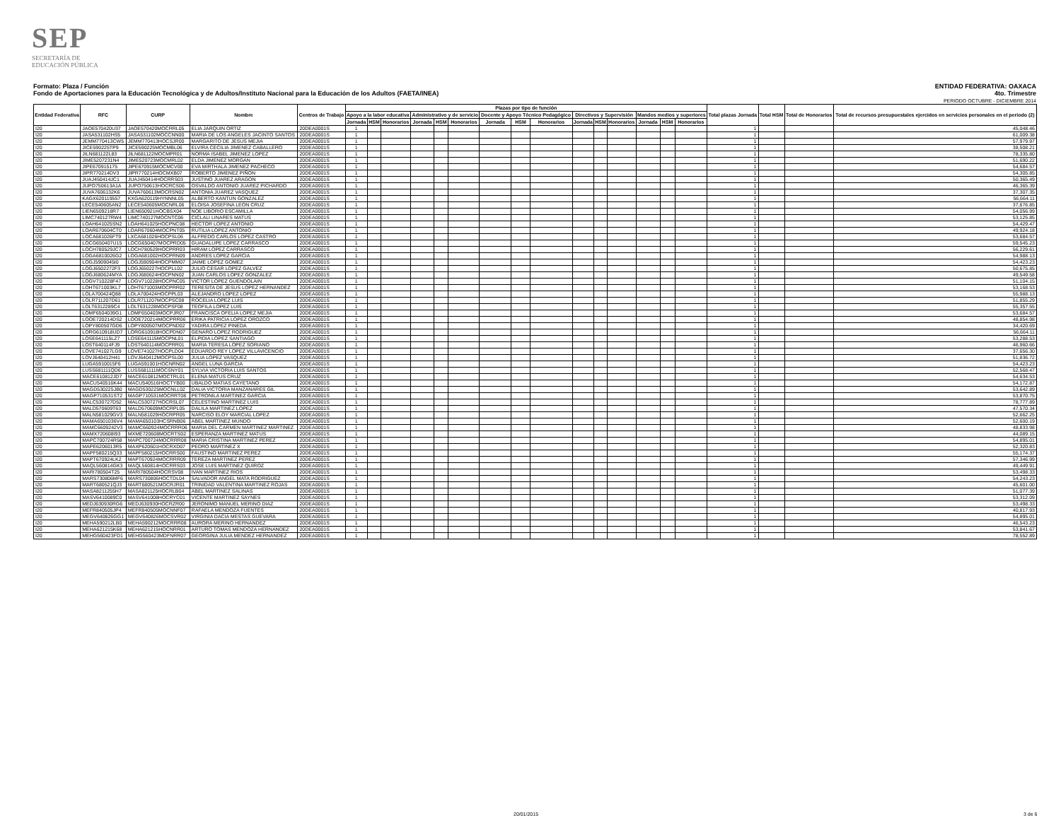SEP
SECRETARÍA DE
EDUCACIÓN PÚBLICA
Formato: Plaza / Función
Fondo de Aportaciones para la Educación Tecnológica y de Adultos/Instituto Nacional para la Educación de los Adultos (FAETA/INEA)
ENTIDAD FEDERATIVA: OAXACA
4to. Trimestre
PERIODO OCTUBRE - DICIEMBRE 2014
| Entidad Federativa | RFC | CURP | Nombre | Centros de Trabajo | Plazas por tipo de función | | | | | | | | | | | | | | | Total plazas Jornada | Total HSM | Total de Honorarios | Total de recursos presupuestales ejercidos en servicios personales en el periodo (2) |
| --- | --- | --- | --- | --- | --- | --- | --- | --- | --- | --- | --- | --- | --- | --- | --- | --- | --- | --- | --- | --- | --- | --- | --- |
| | | | | | Apoyo a la labor educativa | | | Administrativo y de servicio | | | Docente y Apoyo Técnico Pedagógico | | | Directivos y Supervisión | | | Mandos medios y superiores | | | | | | |
| | | | | | Jornada | HSM | Honorarios | Jornada | HSM | Honorarios | Jornada | HSM | Honorarios | Jornada | HSM | Honorarios | Jornada | HSM | Honorarios | | | | |
| I20 | JAOE570420U37 | JAOE570420MOCRRL05 | ELIA JARQUIN ORTIZ | 20DEA0001S | 1 | | | | | | | | | | | | | | | 1 | | | 45,048.46 |
| I20 | JASA531102HS5 | JASA531102MOCCNN00 | MARIA DE LOS ANGELES JACINTO SANTOS | 20DEA0001S | 1 | | | | | | | | | | | | | | | 1 | | | 61,009.38 |
| I20 | JEMM770413CW5 | JEMM770413HOCSJR00 | MARGARITO DE JESUS MEJIA | 20DEA0001S | 1 | | | | | | | | | | | | | | | 1 | | | 57,979.97 |
| I20 | JICE590225TP9 | JICE590225MOCMBL06 | ELVIRA CECILIA JIMENEZ CABALLERO | 20DEA0001S | 1 | | | | | | | | | | | | | | | 1 | | | 38,508.21 |
| I20 | JILN681122L83 | JILN681122MOCMPR01 | NORMA ISABEL JIMENEZ LOPEZ | 20DEA0001S | 1 | | | | | | | | | | | | | | | 1 | | | 78,335.80 |
| I20 | JIME5207231N4 | JIME520723MOCMRL02 | ELDA JIMENEZ MORGAN | 20DEA0001S | 1 | | | | | | | | | | | | | | | 1 | | | 51,690.22 |
| I20 | JIPE670915175 | JIPE670915MOCMCV00 | EVA MIRTHALA JIMENEZ PACHECO | 20DEA0001S | 1 | | | | | | | | | | | | | | | 1 | | | 54,684.57 |
| I20 | JIPR770214DV3 | JIPR770214HOCMXB07 | ROBERTO JIMENEZ PIÑON | 20DEA0001S | 1 | | | | | | | | | | | | | | | 1 | | | 54,305.85 |
| I20 | JUAJ450414JC1 | JUAJ450414HOCRRS03 | JUSTINO JUAREZ ARAGON | 20DEA0001S | 1 | | | | | | | | | | | | | | | 1 | | | 50,365.49 |
| I20 | JUPO750613A1A | JUPO750613HOCRCS06 | OSVALDO ANTONIO JUAREZ PICHARDO | 20DEA0001S | 1 | | | | | | | | | | | | | | | 1 | | | 46,365.39 |
| I20 | JUVA7606132K6 | JUVA760613MOCRSN02 | ANTONIA JUAREZ VASQUEZ | 20DEA0001S | 1 | | | | | | | | | | | | | | | 1 | | | 37,307.35 |
| I20 | KAGX620119557 | KXGA620119HYNNNL05 | ALBERTO KANTUN GONZALEZ | 20DEA0001S | 1 | | | | | | | | | | | | | | | 1 | | | 56,664.11 |
| I20 | LECE540605AN2 | LECE540605MOCNRL06 | ELOISA JOSEFINA LEON CRUZ | 20DEA0001S | 1 | | | | | | | | | | | | | | | 1 | | | 37,676.85 |
| I20 | LIEN6509218R7 | LIEN650921HOCBSX04 | NOE LIBORIO ESCAMILLA | 20DEA0001S | 1 | | | | | | | | | | | | | | | 1 | | | 54,056.99 |
| I20 | LIMC740127RW4 | LIMC740127MOCNTC06 | CICLALI LINARES MATUS | 20DEA0001S | 1 | | | | | | | | | | | | | | | 1 | | | 53,125.85 |
| I20 | LOAH641025SN2 | LOAH641025HOCPNC08 | HECTOR LOPEZ ANTONIO | 20DEA0001S | 1 | | | | | | | | | | | | | | | 1 | | | 54,429.47 |
| I20 | LOAR670604CT0 | LOAR670604MOCPNT05 | RUTILIA LOPEZ ANTONIO | 20DEA0001S | 1 | | | | | | | | | | | | | | | 1 | | | 49,924.18 |
| I20 | LOCA681026FT9 | LXCA681026HOCPSL06 | ALFREDO CARLOS LOPEZ CASTRO | 20DEA0001S | 1 | | | | | | | | | | | | | | | 1 | | | 53,684.57 |
| I20 | LOCG650407U15 | LOCG650407MOCPRD05 | GUADALUPE LOPEZ CARRASCO | 20DEA0001S | 1 | | | | | | | | | | | | | | | 1 | | | 59,545.23 |
| I20 | LOCH780529JC7 | LOCH780529HOCPRR03 | HIRAM LOPEZ CARRASCO | 20DEA0001S | 1 | | | | | | | | | | | | | | | 1 | | | 56,229.61 |
| I20 | LOGA6810026G2 | LOGA681002HOCPRN09 | ANDRES LOPEZ GARCIA | 20DEA0001S | 1 | | | | | | | | | | | | | | | 1 | | | 54,988.13 |
| I20 | LOGJ5909045I0 | LOGJ590904HOCPMM07 | JAIME LOPEZ GOMEZ | 20DEA0001S | 1 | | | | | | | | | | | | | | | 1 | | | 54,423.23 |
| I20 | LOGJ6502272F3 | LOGJ650227HOCPLL02 | JULIO CESAR LOPEZ GALVEZ | 20DEA0001S | 1 | | | | | | | | | | | | | | | 1 | | | 50,675.85 |
| I20 | LOGJ680624MYA | LOGJ680624HOCPNN02 | JUAN CARLOS LOPEZ GONZALEZ | 20DEA0001S | 1 | | | | | | | | | | | | | | | 1 | | | 49,549.58 |
| I20 | LOGV710228F47 | LOGV710228HOCPNC05 | VICTOR LOPEZ GUENDOLAIN | 20DEA0001S | 1 | | | | | | | | | | | | | | | 1 | | | 51,104.15 |
| I20 | LOHT671003KL7 | LOHT671003MOCPRR02 | TERESITA DE JESUS LOPEZ HERNANDEZ | 20DEA0001S | 1 | | | | | | | | | | | | | | | 1 | | | 53,168.53 |
| I20 | LOLA700424Q88 | LOLA700424HOCPPL03 | ALEJANDRO LOPEZ LOPEZ | 20DEA0001S | 1 | | | | | | | | | | | | | | | 1 | | | 55,988.13 |
| I20 | LOLR711207D61 | LOLR711207MOCPSC08 | ROCELIA LOPEZ LUIS | 20DEA0001S | 1 | | | | | | | | | | | | | | | 1 | | | 51,855.29 |
| I20 | LOLT6312289C4 | LOLT631228MOCPSF08 | TEOFILA LOPEZ LUIS | 20DEA0001S | 1 | | | | | | | | | | | | | | | 1 | | | 55,357.55 |
| I20 | LOMF6504039G1 | LOMF650403MOCPJR07 | FRANCISCA OFELIA LOPEZ MEJIA | 20DEA0001S | 1 | | | | | | | | | | | | | | | 1 | | | 53,684.57 |
| I20 | LOOE720214DS2 | LOOE720214MOCPRR06 | ERIKA PATRICIA LOPEZ OROZCO | 20DEA0001S | 1 | | | | | | | | | | | | | | | 1 | | | 48,854.98 |
| I20 | LOPY800507GD6 | LOPY800507MOCPND02 | YADIRA LOPEZ PINEDA | 20DEA0001S | 1 | | | | | | | | | | | | | | | 1 | | | 34,420.69 |
| I20 | LORG610918UD7 | LORG610918HOCPDN07 | GENARO LOPEZ RODRIGUEZ | 20DEA0001S | 1 | | | | | | | | | | | | | | | 1 | | | 56,664.11 |
| I20 | LOSE641115LZ7 | LOSE641115MOCPNL01 | ELPIDIA LOPEZ SANTIAGO | 20DEA0001S | 1 | | | | | | | | | | | | | | | 1 | | | 53,288.53 |
| I20 | LOST640114FJ9 | LOST640114MOCPRR01 | MARIA TERESA LOPEZ SORIANO | 20DEA0001S | 1 | | | | | | | | | | | | | | | 1 | | | 46,960.66 |
| I20 | LOVE741027LG9 | LOVE741027HOCPLD04 | EDUARDO REY LOPEZ VILLAVICENCIO | 20DEA0001S | 1 | | | | | | | | | | | | | | | 1 | | | 37,656.30 |
| I20 | LOVJ640412H41 | LOVJ640412MOCPSL00 | JULIA LOPEZ VASQUEZ | 20DEA0001S | 1 | | | | | | | | | | | | | | | 1 | | | 51,836.72 |
| I20 | LUGA5910015F6 | LUGA591001HOCNRN02 | ANGEL LUNA GARCIA | 20DEA0001S | 1 | | | | | | | | | | | | | | | 1 | | | 54,423.23 |
| I20 | LUSS681111QD6 | LUSS681111MOCSNY01 | SYLVIA VICTORIA LUIS SANTOS | 20DEA0001S | 1 | | | | | | | | | | | | | | | 1 | | | 52,568.47 |
| I20 | MACE610812JD7 | MACE610812MOCTRL01 | ELENA MATUS CRUZ | 20DEA0001S | 1 | | | | | | | | | | | | | | | 1 | | | 54,634.53 |
| I20 | MACU540516K44 | MACU540516HOCTYB00 | UBALDO MATIAS CAYETANO | 20DEA0001S | 1 | | | | | | | | | | | | | | | 1 | | | 54,172.87 |
| I20 | MAGD530225JB0 | MAGD530225MOCNLL02 | DALIA VICTORIA MANZANARES GIL | 20DEA0001S | 1 | | | | | | | | | | | | | | | 1 | | | 53,642.89 |
| I20 | MAGP710531ST2 | MAGP710531MOCRRT08 | PETRONILA MARTINEZ GARCIA | 20DEA0001S | 1 | | | | | | | | | | | | | | | 1 | | | 53,870.75 |
| I20 | MALC530727D52 | MALC530727HOCRSL07 | CELESTINO MARTINEZ LUIS | 20DEA0001S | 1 | | | | | | | | | | | | | | | 1 | | | 78,777.89 |
| I20 | MALD570609T63 | MALD570609MOCRPL05 | DALILA MARTINEZ LOPEZ | 20DEA0001S | 1 | | | | | | | | | | | | | | | 1 | | | 47,570.34 |
| I20 | MALN581029GV3 | MALN581029HOCRPR05 | NARCISO ELOY MARCIAL LOPEZ | 20DEA0001S | 1 | | | | | | | | | | | | | | | 1 | | | 52,662.25 |
| I20 | MAMA6501036V4 | MAMA650103HCSRNB06 | ABEL MARTINEZ MUNDO | 20DEA0001S | 1 | | | | | | | | | | | | | | | 1 | | | 52,600.19 |
| I20 | MAMC6609242V3 | MAMC660924MOCRRR06 | MARIA DEL CARMEN MARTINEZ MARTINEZ | 20DEA0001S | 1 | | | | | | | | | | | | | | | 1 | | | 48,833.98 |
| I20 | MAMX720608I93 | MXME720608MOCRTS02 | ESPERANZA MARTINEZ MATUS | 20DEA0001S | 1 | | | | | | | | | | | | | | | 1 | | | 44,089.15 |
| I20 | MAPC700724R58 | MAPC700724MOCRRR08 | MARIA CRISTINA MARTINEZ PEREZ | 20DEA0001S | 1 | | | | | | | | | | | | | | | 1 | | | 54,895.01 |
| I20 | MAPE6206013R5 | MAXP620601HOCRXD07 | PEDRO MARTINEZ X | 20DEA0001S | 1 | | | | | | | | | | | | | | | 1 | | | 52,320.83 |
| I20 | MAPF580215Q33 | MAPF580215HOCRRS00 | FAUSTINO MARTINEZ PEREZ | 20DEA0001S | 1 | | | | | | | | | | | | | | | 1 | | | 55,174.37 |
| I20 | MAPT670924LK2 | MAPT670924MOCRRR09 | TEREZA MARTINEZ PEREZ | 20DEA0001S | 1 | | | | | | | | | | | | | | | 1 | | | 57,346.99 |
| I20 | MAQL560814GK3 | MAQL560814HOCRRS03 | JOSE LUIS MARTINEZ QUIROZ | 20DEA0001S | 1 | | | | | | | | | | | | | | | 1 | | | 49,449.91 |
| I20 | MARI780504T25 | MARI780504HOCRSV08 | IVAN MARTINEZ RIOS | 20DEA0001S | 1 | | | | | | | | | | | | | | | 1 | | | 53,498.33 |
| I20 | MARS730806MF6 | MARS730806HOCTDL04 | SALVADOR ANGEL MATA RODRIGUEZ | 20DEA0001S | 1 | | | | | | | | | | | | | | | 1 | | | 54,243.23 |
| I20 | MART680521QJ3 | MART680521MOCRJR01 | TRINIDAD VALENTINA MARTINEZ ROJAS | 20DEA0001S | 1 | | | | | | | | | | | | | | | 1 | | | 45,601.00 |
| I20 | MASA8211255H7 | MASA821125HOCRLB04 | ABEL MARTINEZ SALINAS | 20DEA0001S | 1 | | | | | | | | | | | | | | | 1 | | | 51,077.39 |
| I20 | MASV6410089C0 | MASV641008HOCRYC01 | VICENTE MARTINEZ SAYNES | 20DEA0001S | 1 | | | | | | | | | | | | | | | 1 | | | 53,312.09 |
| I20 | MEDJ630930RG6 | MEDJ630930HOCRZR00 | JERONIMO MANUEL MERINO DIAZ | 20DEA0001S | 1 | | | | | | | | | | | | | | | 1 | | | 53,498.33 |
| I20 | MEFR840505JP4 | MEFR840505MOCNNF07 | RAFAELA MENDOZA FUENTES | 20DEA0001S | 1 | | | | | | | | | | | | | | | 1 | | | 40,817.93 |
| I20 | MEGV640826GG1 | MEGV640826MOCSVR02 | VIRGINIA DACIA MESTAS GUEVARA | 20DEA0001S | 1 | | | | | | | | | | | | | | | 1 | | | 54,895.01 |
| I20 | MEHA590212LB0 | MEHA590212MOCRRR08 | AURORA MERINO HERNANDEZ | 20DEA0001S | 1 | | | | | | | | | | | | | | | 1 | | | 46,543.23 |
| I20 | MEHA621215K68 | MEHA621215HOCNRR01 | ARTURO TOMAS MENDOZA HERNANDEZ | 20DEA0001S | 1 | | | | | | | | | | | | | | | 1 | | | 53,841.67 |
| I20 | MEHG560423FD1 | MEHG560423MDFNRR07 | GEORGINA JULIA MENDEZ HERNANDEZ | 20DEA0001S | 1 | | | | | | | | | | | | | | | 1 | | | 78,552.89 |
20/01/2015 3 de 6